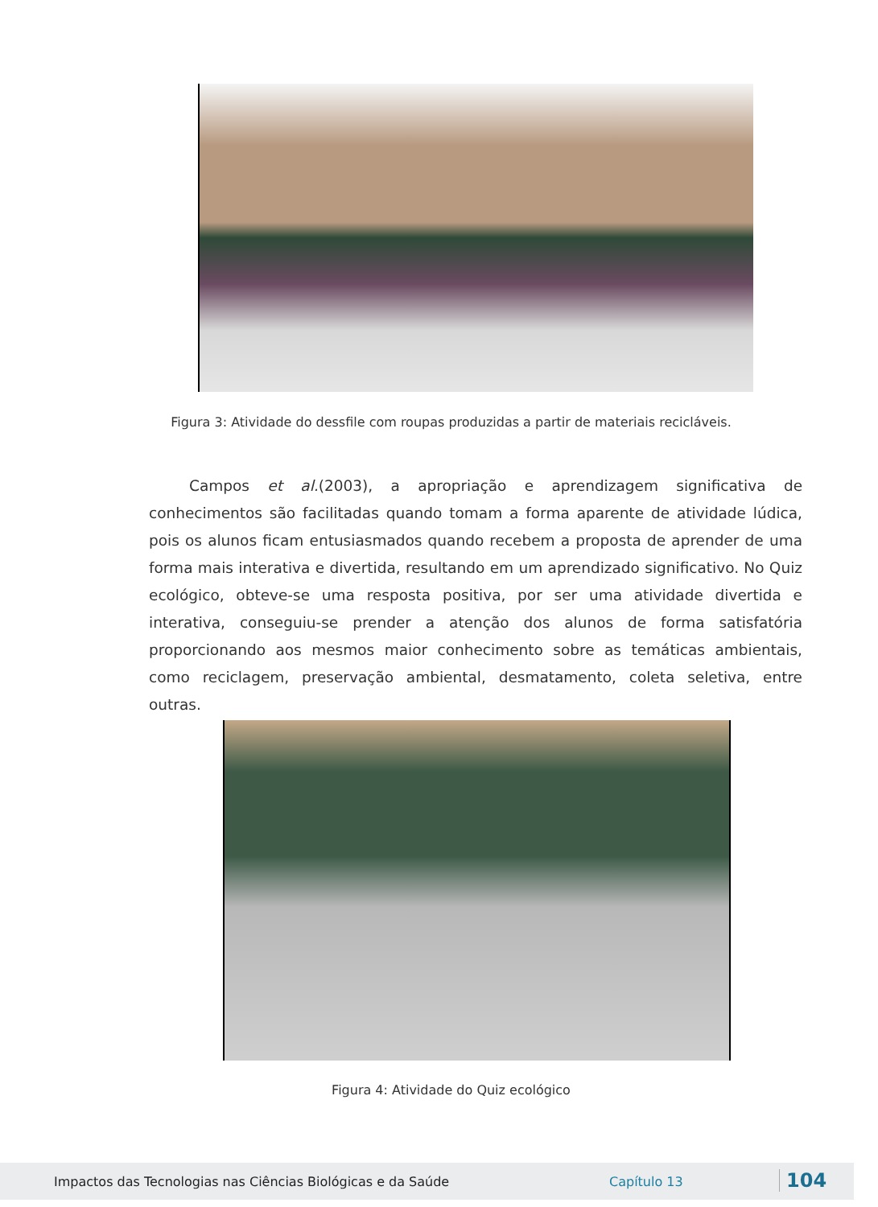Figura 3: Atividade do dessfile com roupas produzidas a partir de materiais recicláveis.
Campos et al.(2003), a apropriação e aprendizagem significativa de conhecimentos são facilitadas quando tomam a forma aparente de atividade lúdica, pois os alunos ficam entusiasmados quando recebem a proposta de aprender de uma forma mais interativa e divertida, resultando em um aprendizado significativo. No Quiz ecológico, obteve-se uma resposta positiva, por ser uma atividade divertida e interativa, conseguiu-se prender a atenção dos alunos de forma satisfatória proporcionando aos mesmos maior conhecimento sobre as temáticas ambientais, como reciclagem, preservação ambiental, desmatamento, coleta seletiva, entre outras.
Figura 4: Atividade do Quiz ecológico
Impactos das Tecnologias nas Ciências Biológicas e da Saúde Capítulo 13 104